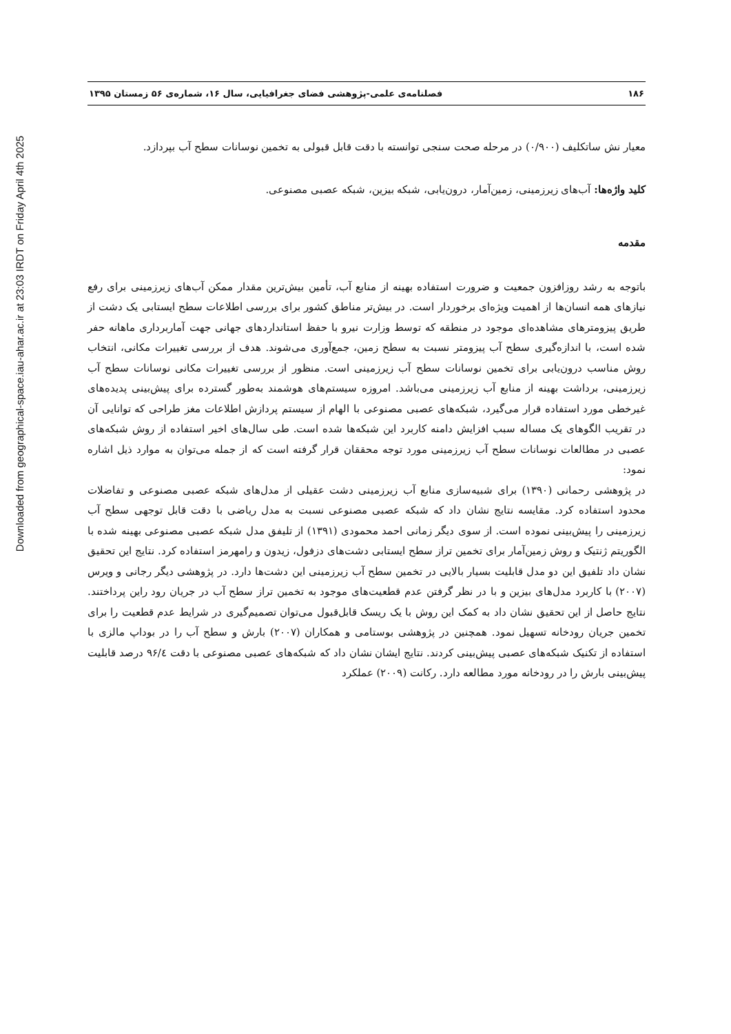Downloaded from geographical-space.iau-ahar.ac.ir at 23:03 IRDT on Friday April 4th 2025
۱۸۶ فصلنامه‌ی علمی-پژوهشی فضای جغرافیایی، سال ۱۶، شماره‌ی ۵۶ زمستان ۱۳۹۵
معیار نش ساتکلیف (۰/۹۰۰) در مرحله صحت سنجی توانسته با دقت قابل قبولی به تخمین نوسانات سطح آب بپردازد.
کلید واژه‌ها: آب‌های زیرزمینی، زمین‌آمار، درون‌یابی، شبکه بیزین، شبکه عصبی مصنوعی.
مقدمه
باتوجه به رشد روزافزون جمعیت و ضرورت استفاده بهینه از منابع آب، تأمین بیش‌ترین مقدار ممکن آب‌های زیرزمینی برای رفع نیازهای همه انسان‌ها از اهمیت ویژه‌ای برخوردار است. در بیش‌تر مناطق کشور برای بررسی اطلاعات سطح ایستابی یک دشت از طریق پیزومترهای مشاهده‌ای موجود در منطقه که توسط وزارت نیرو با حفظ استانداردهای جهانی جهت آماربرداری ماهانه حفر شده است، با اندازه‌گیری سطح آب پیزومتر نسبت به سطح زمین، جمع‌آوری می‌شوند. هدف از بررسی تغییرات مکانی، انتخاب روش مناسب درون‌یابی برای تخمین نوسانات سطح آب زیرزمینی است. منظور از بررسی تغییرات مکانی نوسانات سطح آب زیرزمینی، برداشت بهینه از منابع آب زیرزمینی می‌باشد. امروزه سیستم‌های هوشمند به‌طور گسترده برای پیش‌بینی پدیده‌های غیرخطی مورد استفاده قرار می‌گیرد، شبکه‌های عصبی مصنوعی با الهام از سیستم پردازش اطلاعات مغز طراحی که توانایی آن در تقریب الگوهای یک مساله سبب افزایش دامنه کاربرد این شبکه‌ها شده است. طی سال‌های اخیر استفاده از روش شبکه‌های عصبی در مطالعات نوسانات سطح آب زیرزمینی مورد توجه محققان قرار گرفته است که از جمله می‌توان به موارد ذیل اشاره نمود:
در پژوهشی رحمانی (۱۳۹۰) برای شبیه‌سازی منابع آب زیرزمینی دشت عقیلی از مدل‌های شبکه عصبی مصنوعی و تفاضلات محدود استفاده کرد. مقایسه نتایج نشان داد که شبکه عصبی مصنوعی نسبت به مدل ریاضی با دقت قابل توجهی سطح آب زیرزمینی را پیش‌بینی نموده است. از سوی دیگر زمانی احمد محمودی (۱۳۹۱) از تلیفق مدل شبکه عصبی مصنوعی بهینه شده با الگوریتم ژنتیک و روش زمین‌آمار برای تخمین تراز سطح ایستابی دشت‌های دزفول، زیدون و رامهرمز استفاده کرد. نتایج این تحقیق نشان داد تلفیق این دو مدل قابلیت بسیار بالایی در تخمین سطح آب زیرزمینی این دشت‌ها دارد. در پژوهشی دیگر رجانی و ویرس (۲۰۰۷) با کاربرد مدل‌های بیزین و با در نظر گرفتن عدم قطعیت‌های موجود به تخمین تراز سطح آب در جریان رود راین پرداختند. نتایج حاصل از این تحقیق نشان داد به کمک این روش با یک ریسک قابل‌قبول می‌توان تصمیم‌گیری در شرایط عدم قطعیت را برای تخمین جریان رودخانه تسهیل نمود. همچنین در پژوهشی بوستامی و همکاران (۲۰۰۷) بارش و سطح آب را در بوداپ مالزی با استفاده از تکنیک شبکه‌های عصبی پیش‌بینی کردند. نتایج ایشان نشان داد که شبکه‌های عصبی مصنوعی با دقت ۹۶/٤ درصد قابلیت پیش‌بینی بارش را در رودخانه مورد مطالعه دارد. رکانت (۲۰۰۹) عملکرد